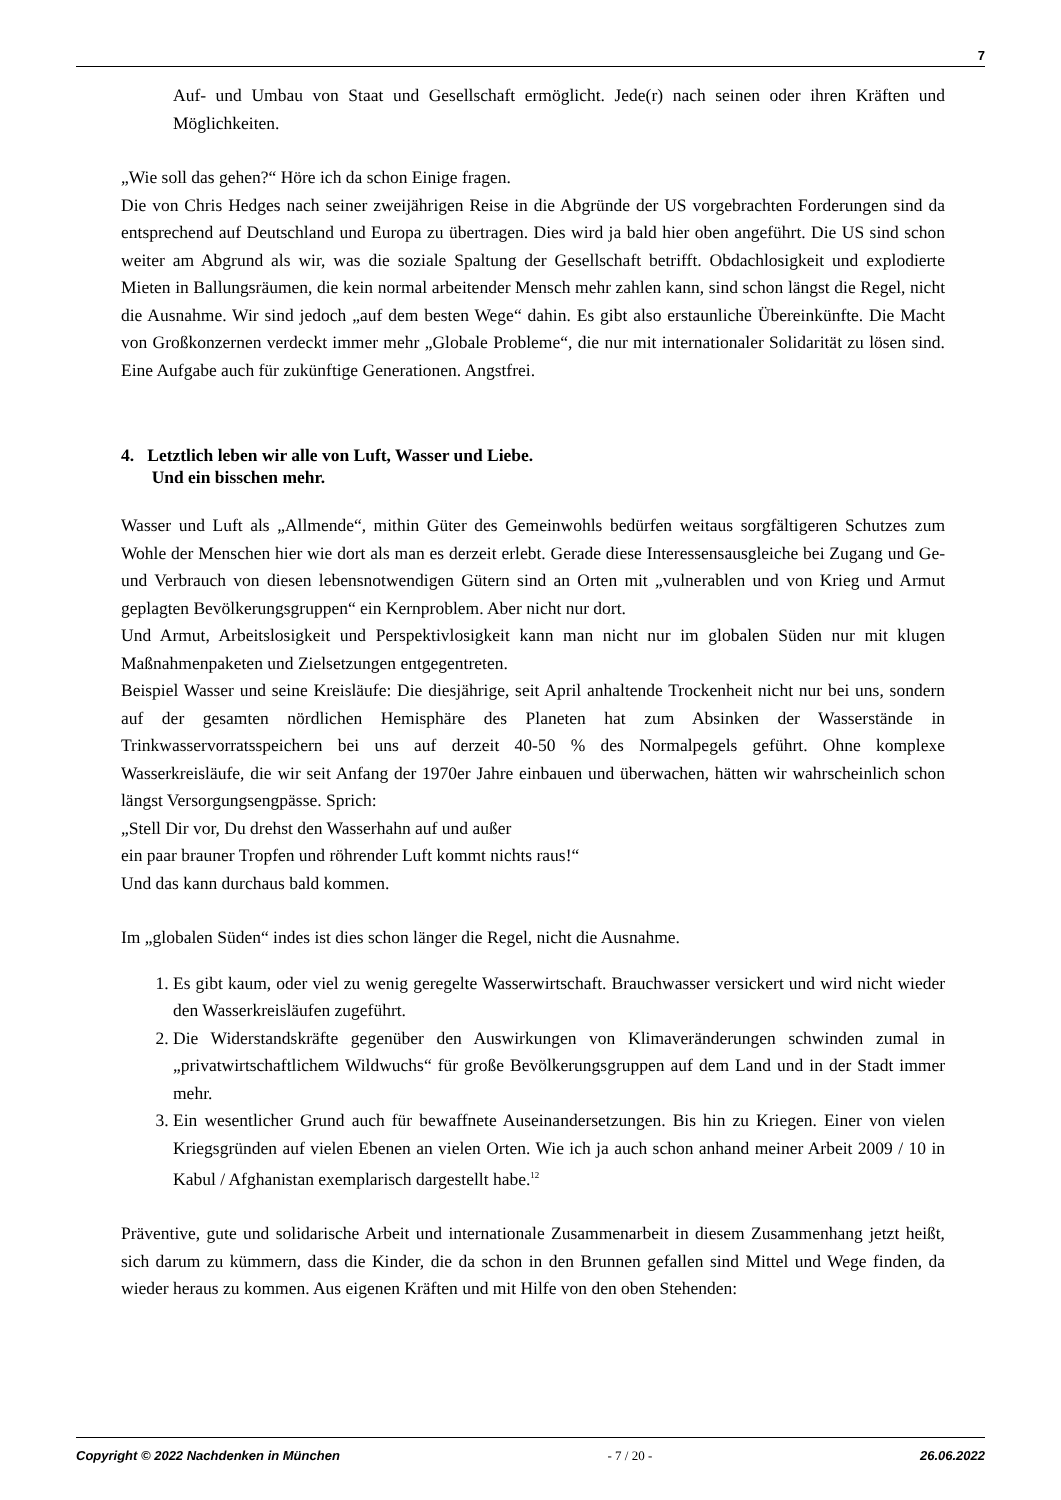7
Auf- und Umbau von Staat und Gesellschaft ermöglicht. Jede(r) nach seinen oder ihren Kräften und Möglichkeiten.
„Wie soll das gehen?“ Höre ich da schon Einige fragen.
Die von Chris Hedges nach seiner zweijährigen Reise in die Abgründe der US vorgebrachten Forderungen sind da entsprechend auf Deutschland und Europa zu übertragen. Dies wird ja bald hier oben angeführt. Die US sind schon weiter am Abgrund als wir, was die soziale Spaltung der Gesellschaft betrifft. Obdachlosigkeit und explodierte Mieten in Ballungsräumen, die kein normal arbeitender Mensch mehr zahlen kann, sind schon längst die Regel, nicht die Ausnahme. Wir sind jedoch „auf dem besten Wege“ dahin. Es gibt also erstaunliche Übereinkünfte. Die Macht von Großkonzernen verdeckt immer mehr „Globale Probleme“, die nur mit internationaler Solidarität zu lösen sind. Eine Aufgabe auch für zukünftige Generationen. Angstfrei.
4. Letztlich leben wir alle von Luft, Wasser und Liebe.
Und ein bisschen mehr.
Wasser und Luft als „Allmende“, mithin Güter des Gemeinwohls bedürfen weitaus sorgfältigeren Schutzes zum Wohle der Menschen hier wie dort als man es derzeit erlebt. Gerade diese Interessensausgleiche bei Zugang und Ge- und Verbrauch von diesen lebensnotwendigen Gütern sind an Orten mit „vulnerablen und von Krieg und Armut geplagten Bevölkerungsgruppen“ ein Kernproblem. Aber nicht nur dort.
Und Armut, Arbeitslosigkeit und Perspektivlosigkeit kann man nicht nur im globalen Süden nur mit klugen Maßnahmenpaketen und Zielsetzungen entgegentreten.
Beispiel Wasser und seine Kreisläufe: Die diesjährige, seit April anhaltende Trockenheit nicht nur bei uns, sondern auf der gesamten nördlichen Hemisphäre des Planeten hat zum Absinken der Wasserstände in Trinkwasservorratsspeichern bei uns auf derzeit 40-50 % des Normalpegels geführt. Ohne komplexe Wasserkreisläufe, die wir seit Anfang der 1970er Jahre einbauen und überwachen, hätten wir wahrscheinlich schon längst Versorgungsengpässe. Sprich:
„Stell Dir vor, Du drehst den Wasserhahn auf und außer
ein paar brauner Tropfen und röhrender Luft kommt nichts raus!“
Und das kann durchaus bald kommen.
Im „globalen Süden“ indes ist dies schon länger die Regel, nicht die Ausnahme.
1. Es gibt kaum, oder viel zu wenig geregelte Wasserwirtschaft. Brauchwasser versickert und wird nicht wieder den Wasserkreisläufen zugeführt.
2. Die Widerstandskräfte gegenüber den Auswirkungen von Klimaveränderungen schwinden zumal in „privatwirtschaftlichem Wildwuchs“ für große Bevölkerungsgruppen auf dem Land und in der Stadt immer mehr.
3. Ein wesentlicher Grund auch für bewaffnete Auseinandersetzungen. Bis hin zu Kriegen. Einer von vielen Kriegsgründen auf vielen Ebenen an vielen Orten. Wie ich ja auch schon anhand meiner Arbeit 2009 / 10 in Kabul / Afghanistan exemplarisch dargestellt habe.<sup>12</sup>
Präventive, gute und solidarische Arbeit und internationale Zusammenarbeit in diesem Zusammenhang jetzt heißt, sich darum zu kümmern, dass die Kinder, die da schon in den Brunnen gefallen sind Mittel und Wege finden, da wieder heraus zu kommen. Aus eigenen Kräften und mit Hilfe von den oben Stehenden:
Copyright © 2022 Nachdenken in München - 7 / 20 - 26.06.2022